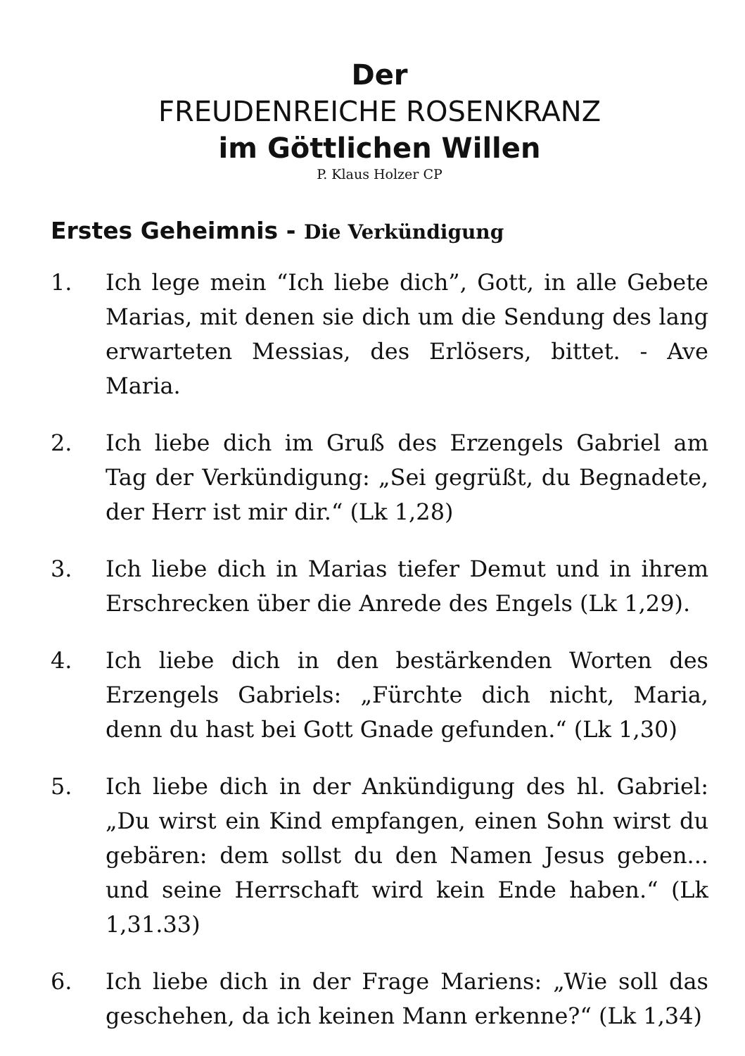Der
FREUDENREICHE ROSENKRANZ
im Göttlichen Willen
P. Klaus Holzer CP
Erstes Geheimnis - Die Verkündigung
1. Ich lege mein “Ich liebe dich”, Gott, in alle Gebete Marias, mit denen sie dich um die Sendung des lang erwarteten Messias, des Erlösers, bittet. - Ave Maria.
2. Ich liebe dich im Gruß des Erzengels Gabriel am Tag der Verkündigung: „Sei gegrüßt, du Begnadete, der Herr ist mir dir.“ (Lk 1,28)
3. Ich liebe dich in Marias tiefer Demut und in ihrem Erschrecken über die Anrede des Engels (Lk 1,29).
4. Ich liebe dich in den bestärkenden Worten des Erzengels Gabriels: „Fürchte dich nicht, Maria, denn du hast bei Gott Gnade gefunden.“ (Lk 1,30)
5. Ich liebe dich in der Ankündigung des hl. Gabriel: „Du wirst ein Kind empfangen, einen Sohn wirst du gebären: dem sollst du den Namen Jesus geben... und seine Herrschaft wird kein Ende haben.“ (Lk 1,31.33)
6. Ich liebe dich in der Frage Mariens: „Wie soll das geschehen, da ich keinen Mann erkenne?“ (Lk 1,34)